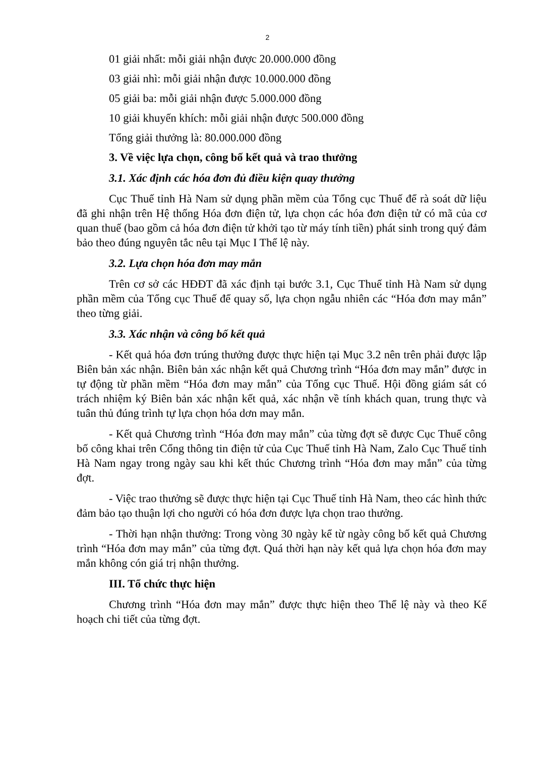2
01 giải nhất: mỗi giải nhận được 20.000.000 đồng
03 giải nhì: mỗi giải nhận được 10.000.000 đồng
05 giải ba: mỗi giải nhận được 5.000.000 đồng
10 giải khuyến khích: mỗi giải nhận được 500.000 đồng
Tổng giải thưởng là: 80.000.000 đồng
3. Về việc lựa chọn, công bố kết quả và trao thưởng
3.1. Xác định các hóa đơn đủ điều kiện quay thưởng
Cục Thuế tỉnh Hà Nam sử dụng phần mềm của Tổng cục Thuế để rà soát dữ liệu đã ghi nhận trên Hệ thống Hóa đơn điện tử, lựa chọn các hóa đơn điện tử có mã của cơ quan thuế (bao gồm cả hóa đơn điện tử khởi tạo từ máy tính tiền) phát sinh trong quý đảm bảo theo đúng nguyên tắc nêu tại Mục I Thể lệ này.
3.2. Lựa chọn hóa đơn may mắn
Trên cơ sở các HĐĐT đã xác định tại bước 3.1, Cục Thuế tỉnh Hà Nam sử dụng phần mềm của Tổng cục Thuế để quay số, lựa chọn ngẫu nhiên các “Hóa đơn may mắn” theo từng giải.
3.3. Xác nhận và công bố kết quả
- Kết quả hóa đơn trúng thưởng được thực hiện tại Mục 3.2 nên trên phải được lập Biên bản xác nhận. Biên bản xác nhận kết quả Chương trình “Hóa đơn may mắn” được in tự động từ phần mềm “Hóa đơn may mắn” của Tổng cục Thuế. Hội đồng giám sát có trách nhiệm ký Biên bản xác nhận kết quả, xác nhận về tính khách quan, trung thực và tuân thủ đúng trình tự lựa chọn hóa dơn may mắn.
- Kết quả Chương trình “Hóa đơn may mắn” của từng đợt sẽ được Cục Thuế công bố công khai trên Cổng thông tin điện tử của Cục Thuế tỉnh Hà Nam, Zalo Cục Thuế tỉnh Hà Nam ngay trong ngày sau khi kết thúc Chương trình “Hóa đơn may mắn” của từng đợt.
- Việc trao thưởng sẽ được thực hiện tại Cục Thuế tỉnh Hà Nam, theo các hình thức đảm bảo tạo thuận lợi cho người có hóa đơn được lựa chọn trao thưởng.
- Thời hạn nhận thưởng: Trong vòng 30 ngày kể từ ngày công bố kết quả Chương trình “Hóa đơn may mắn” của từng đợt. Quá thời hạn này kết quả lựa chọn hóa đơn may mắn không cón giá trị nhận thưởng.
III. Tổ chức thực hiện
Chương trình “Hóa đơn may mắn” được thực hiện theo Thể lệ này và theo Kế hoạch chi tiết của từng đợt.